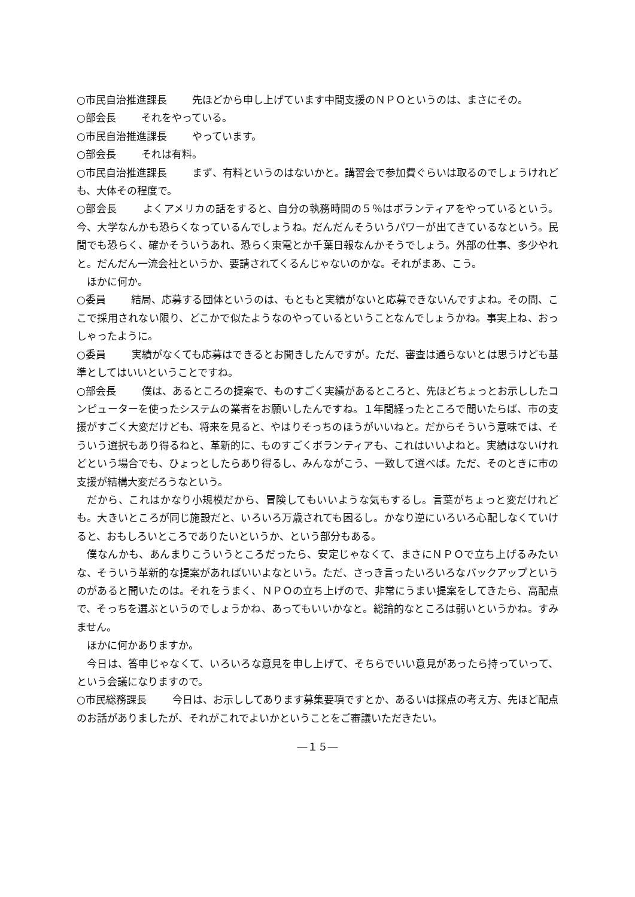○市民自治推進課長 先ほどから申し上げています中間支援のＮＰＯというのは、まさにその。
○部会長 それをやっている。
○市民自治推進課長 やっています。
○部会長 それは有料。
○市民自治推進課長 まず、有料というのはないかと。講習会で参加費ぐらいは取るのでしょうけれども、大体その程度で。
○部会長 よくアメリカの話をすると、自分の執務時間の５％はボランティアをやっているという。今、大学なんかも恐らくなっているんでしょうね。だんだんそういうパワーが出てきているなという。民間でも恐らく、確かそういうあれ、恐らく東電とか千葉日報なんかそうでしょう。外部の仕事、多少やれと。だんだん一流会社というか、要請されてくるんじゃないのかな。それがまあ、こう。
ほかに何か。
○委員 結局、応募する団体というのは、もともと実績がないと応募できないんですよね。その間、ここで採用されない限り、どこかで似たようなのやっているということなんでしょうかね。事実上ね、おっしゃったように。
○委員 実績がなくても応募はできるとお聞きしたんですが。ただ、審査は通らないとは思うけども基準としてはいいということですね。
○部会長 僕は、あるところの提案で、ものすごく実績があるところと、先ほどちょっとお示ししたコンピューターを使ったシステムの業者をお願いしたんですね。１年間経ったところで聞いたらば、市の支援がすごく大変だけども、将来を見ると、やはりそっちのほうがいいねと。だからそういう意味では、そういう選択もあり得るねと、革新的に、ものすごくボランティアも、これはいいよねと。実績はないけれどという場合でも、ひょっとしたらあり得るし、みんながこう、一致して選べば。ただ、そのときに市の支援が結構大変だろうなという。
だから、これはかなり小規模だから、冒険してもいいような気もするし。言葉がちょっと変だけれども。大きいところが同じ施設だと、いろいろ万歳されても困るし。かなり逆にいろいろ心配しなくていけると、おもしろいところでありたいというか、という部分もある。
僕なんかも、あんまりこういうところだったら、安定じゃなくて、まさにＮＰＯで立ち上げるみたいな、そういう革新的な提案があればいいよなという。ただ、さっき言ったいろいろなバックアップというのがあると聞いたのは。それをうまく、ＮＰＯの立ち上げので、非常にうまい提案をしてきたら、高配点で、そっちを選ぶというのでしょうかね、あってもいいかなと。総論的なところは弱いというかね。すみません。
ほかに何かありますか。
今日は、答申じゃなくて、いろいろな意見を申し上げて、そちらでいい意見があったら持っていって、という会議になりますので。
○市民総務課長 今日は、お示ししてあります募集要項ですとか、あるいは採点の考え方、先ほど配点のお話がありましたが、それがこれでよいかということをご審議いただきたい。
―１５―